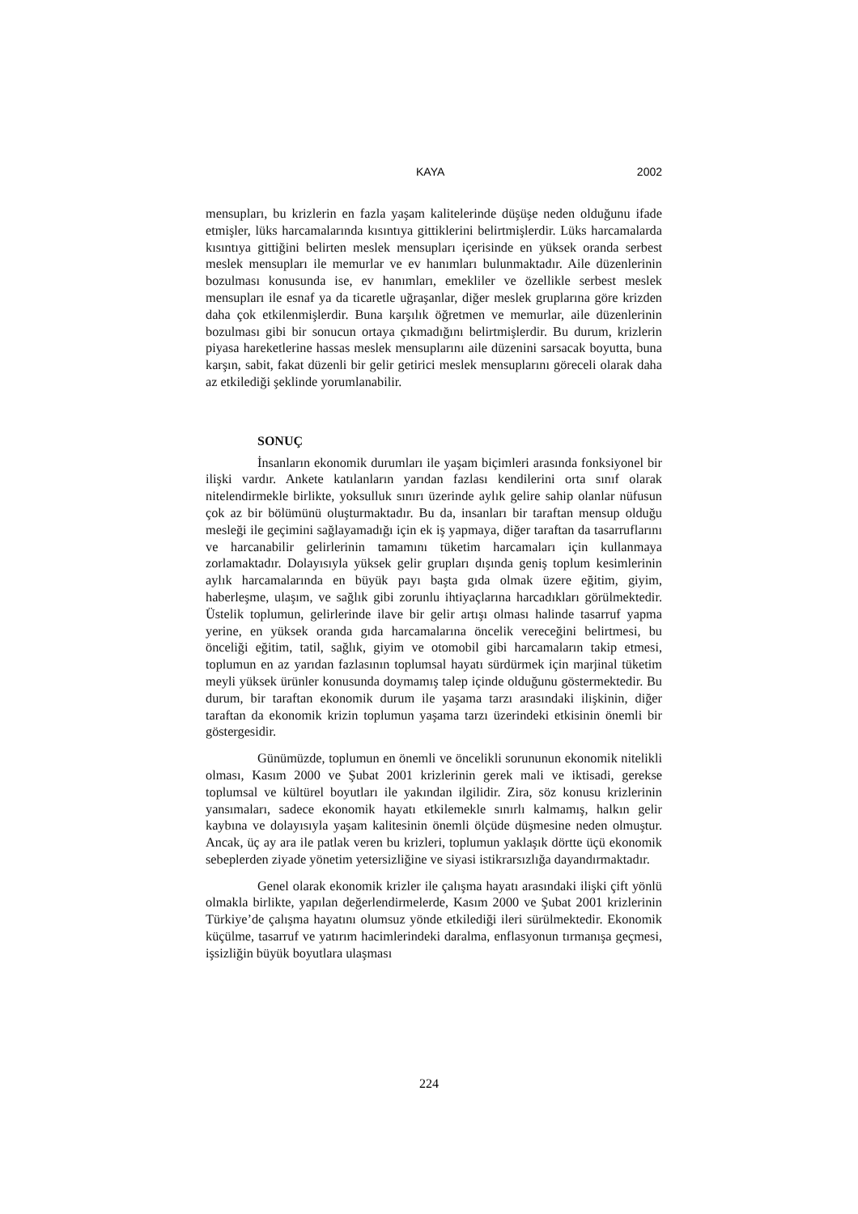KAYA 2002
mensupları, bu krizlerin en fazla yaşam kalitelerinde düşüşe neden olduğunu ifade etmişler, lüks harcamalarında kısıntıya gittiklerini belirtmişlerdir. Lüks harcamalarda kısıntıya gittiğini belirten meslek mensupları içerisinde en yüksek oranda serbest meslek mensupları ile memurlar ve ev hanımları bulunmaktadır. Aile düzenlerinin bozulması konusunda ise, ev hanımları, emekliler ve özellikle serbest meslek mensupları ile esnaf ya da ticaretle uğraşanlar, diğer meslek gruplarına göre krizden daha çok etkilenmişlerdir. Buna karşılık öğretmen ve memurlar, aile düzenlerinin bozulması gibi bir sonucun ortaya çıkmadığını belirtmişlerdir. Bu durum, krizlerin piyasa hareketlerine hassas meslek mensuplarını aile düzenini sarsacak boyutta, buna karşın, sabit, fakat düzenli bir gelir getirici meslek mensuplarını göreceli olarak daha az etkilediği şeklinde yorumlanabilir.
SONUÇ
İnsanların ekonomik durumları ile yaşam biçimleri arasında fonksiyonel bir ilişki vardır. Ankete katılanların yarıdan fazlası kendilerini orta sınıf olarak nitelendirmekle birlikte, yoksulluk sınırı üzerinde aylık gelire sahip olanlar nüfusun çok az bir bölümünü oluşturmaktadır. Bu da, insanları bir taraftan mensup olduğu mesleği ile geçimini sağlayamadığı için ek iş yapmaya, diğer taraftan da tasarruflarını ve harcanabilir gelirlerinin tamamını tüketim harcamaları için kullanmaya zorlamaktadır. Dolayısıyla yüksek gelir grupları dışında geniş toplum kesimlerinin aylık harcamalarında en büyük payı başta gıda olmak üzere eğitim, giyim, haberleşme, ulaşım, ve sağlık gibi zorunlu ihtiyaçlarına harcadıkları görülmektedir. Üstelik toplumun, gelirlerinde ilave bir gelir artışı olması halinde tasarruf yapma yerine, en yüksek oranda gıda harcamalarına öncelik vereceğini belirtmesi, bu önceliği eğitim, tatil, sağlık, giyim ve otomobil gibi harcamaların takip etmesi, toplumun en az yarıdan fazlasının toplumsal hayatı sürdürmek için marjinal tüketim meyli yüksek ürünler konusunda doymamış talep içinde olduğunu göstermektedir. Bu durum, bir taraftan ekonomik durum ile yaşama tarzı arasındaki ilişkinin, diğer taraftan da ekonomik krizin toplumun yaşama tarzı üzerindeki etkisinin önemli bir göstergesidir.
Günümüzde, toplumun en önemli ve öncelikli sorununun ekonomik nitelikli olması, Kasım 2000 ve Şubat 2001 krizlerinin gerek mali ve iktisadi, gerekse toplumsal ve kültürel boyutları ile yakından ilgilidir. Zira, söz konusu krizlerinin yansımaları, sadece ekonomik hayatı etkilemekle sınırlı kalmamış, halkın gelir kaybına ve dolayısıyla yaşam kalitesinin önemli ölçüde düşmesine neden olmuştur. Ancak, üç ay ara ile patlak veren bu krizleri, toplumun yaklaşık dörtte üçü ekonomik sebeplerden ziyade yönetim yetersizliğine ve siyasi istikrarsızlığa dayandırmaktadır.
Genel olarak ekonomik krizler ile çalışma hayatı arasındaki ilişki çift yönlü olmakla birlikte, yapılan değerlendirmelerde, Kasım 2000 ve Şubat 2001 krizlerinin Türkiye’de çalışma hayatını olumsuz yönde etkilediği ileri sürülmektedir. Ekonomik küçülme, tasarruf ve yatırım hacimlerindeki daralma, enflasyonun tırmanışa geçmesi, işsizliğin büyük boyutlara ulaşması
224